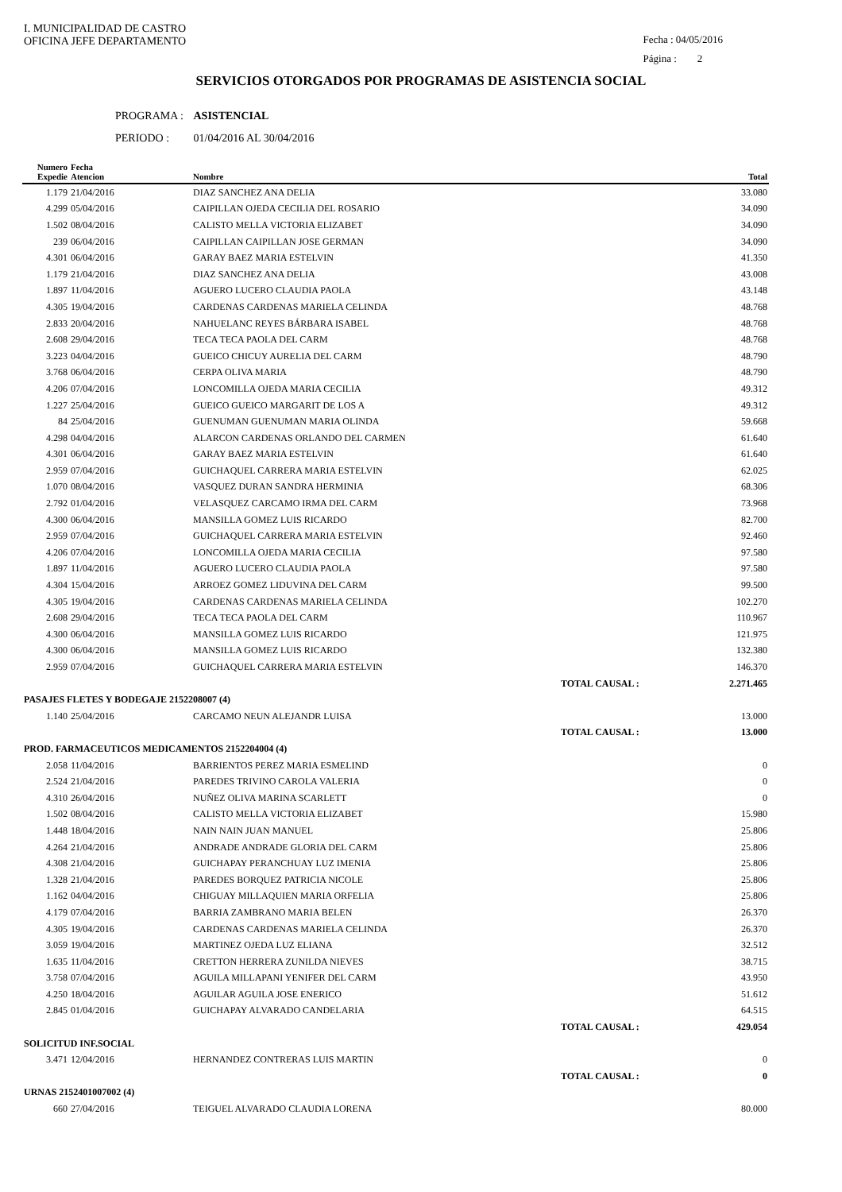I. MUNICIPALIDAD DE CASTRO
OFICINA JEFE DEPARTAMENTO
Fecha : 04/05/2016
Página : 2
SERVICIOS OTORGADOS POR PROGRAMAS DE ASISTENCIA SOCIAL
PROGRAMA : ASISTENCIAL
PERIODO : 01/04/2016 AL 30/04/2016
| Numero Expedie | Fecha Atencion | Nombre | | Total |
| --- | --- | --- | --- | --- |
| 1.179 | 21/04/2016 | DIAZ SANCHEZ ANA DELIA | | 33.080 |
| 4.299 | 05/04/2016 | CAIPILLAN OJEDA CECILIA DEL ROSARIO | | 34.090 |
| 1.502 | 08/04/2016 | CALISTO MELLA VICTORIA ELIZABET | | 34.090 |
| 239 | 06/04/2016 | CAIPILLAN CAIPILLAN JOSE GERMAN | | 34.090 |
| 4.301 | 06/04/2016 | GARAY BAEZ MARIA ESTELVIN | | 41.350 |
| 1.179 | 21/04/2016 | DIAZ SANCHEZ ANA DELIA | | 43.008 |
| 1.897 | 11/04/2016 | AGUERO LUCERO CLAUDIA PAOLA | | 43.148 |
| 4.305 | 19/04/2016 | CARDENAS CARDENAS MARIELA CELINDA | | 48.768 |
| 2.833 | 20/04/2016 | NAHUELANC REYES BÁRBARA ISABEL | | 48.768 |
| 2.608 | 29/04/2016 | TECA TECA PAOLA DEL CARM | | 48.768 |
| 3.223 | 04/04/2016 | GUEICO CHICUY AURELIA DEL CARM | | 48.790 |
| 3.768 | 06/04/2016 | CERPA OLIVA MARIA | | 48.790 |
| 4.206 | 07/04/2016 | LONCOMILLA OJEDA MARIA CECILIA | | 49.312 |
| 1.227 | 25/04/2016 | GUEICO GUEICO MARGARIT DE LOS A | | 49.312 |
| 84 | 25/04/2016 | GUENUMAN GUENUMAN MARIA OLINDA | | 59.668 |
| 4.298 | 04/04/2016 | ALARCON CARDENAS ORLANDO DEL CARMEN | | 61.640 |
| 4.301 | 06/04/2016 | GARAY BAEZ MARIA ESTELVIN | | 61.640 |
| 2.959 | 07/04/2016 | GUICHAQUEL CARRERA MARIA ESTELVIN | | 62.025 |
| 1.070 | 08/04/2016 | VASQUEZ DURAN SANDRA HERMINIA | | 68.306 |
| 2.792 | 01/04/2016 | VELASQUEZ CARCAMO IRMA DEL CARM | | 73.968 |
| 4.300 | 06/04/2016 | MANSILLA GOMEZ LUIS RICARDO | | 82.700 |
| 2.959 | 07/04/2016 | GUICHAQUEL CARRERA MARIA ESTELVIN | | 92.460 |
| 4.206 | 07/04/2016 | LONCOMILLA OJEDA MARIA CECILIA | | 97.580 |
| 1.897 | 11/04/2016 | AGUERO LUCERO CLAUDIA PAOLA | | 97.580 |
| 4.304 | 15/04/2016 | ARROEZ GOMEZ LIDUVINA DEL CARM | | 99.500 |
| 4.305 | 19/04/2016 | CARDENAS CARDENAS MARIELA CELINDA | | 102.270 |
| 2.608 | 29/04/2016 | TECA TECA PAOLA DEL CARM | | 110.967 |
| 4.300 | 06/04/2016 | MANSILLA GOMEZ LUIS RICARDO | | 121.975 |
| 4.300 | 06/04/2016 | MANSILLA GOMEZ LUIS RICARDO | | 132.380 |
| 2.959 | 07/04/2016 | GUICHAQUEL CARRERA MARIA ESTELVIN | | 146.370 |
| | | | TOTAL CAUSAL : | 2.271.465 |
| PASAJES FLETES Y BODEGAJE 2152208007 (4) | | | | |
| 1.140 | 25/04/2016 | CARCAMO NEUN ALEJANDR LUISA | | 13.000 |
| | | | TOTAL CAUSAL : | 13.000 |
| PROD. FARMACEUTICOS MEDICAMENTOS 2152204004 (4) | | | | |
| 2.058 | 11/04/2016 | BARRIENTOS PEREZ MARIA ESMELIND | | 0 |
| 2.524 | 21/04/2016 | PAREDES TRIVINO CAROLA VALERIA | | 0 |
| 4.310 | 26/04/2016 | NUÑEZ OLIVA MARINA SCARLETT | | 0 |
| 1.502 | 08/04/2016 | CALISTO MELLA VICTORIA ELIZABET | | 15.980 |
| 1.448 | 18/04/2016 | NAIN NAIN JUAN MANUEL | | 25.806 |
| 4.264 | 21/04/2016 | ANDRADE ANDRADE GLORIA DEL CARM | | 25.806 |
| 4.308 | 21/04/2016 | GUICHAPAY PERANCHUAY LUZ IMENIA | | 25.806 |
| 1.328 | 21/04/2016 | PAREDES BORQUEZ PATRICIA NICOLE | | 25.806 |
| 1.162 | 04/04/2016 | CHIGUAY MILLAQUIEN MARIA ORFELIA | | 25.806 |
| 4.179 | 07/04/2016 | BARRIA ZAMBRANO MARIA BELEN | | 26.370 |
| 4.305 | 19/04/2016 | CARDENAS CARDENAS MARIELA CELINDA | | 26.370 |
| 3.059 | 19/04/2016 | MARTINEZ OJEDA LUZ ELIANA | | 32.512 |
| 1.635 | 11/04/2016 | CRETTON HERRERA ZUNILDA NIEVES | | 38.715 |
| 3.758 | 07/04/2016 | AGUILA MILLAPANI YENIFER DEL CARM | | 43.950 |
| 4.250 | 18/04/2016 | AGUILAR AGUILA JOSE ENERICO | | 51.612 |
| 2.845 | 01/04/2016 | GUICHAPAY ALVARADO CANDELARIA | | 64.515 |
| | | | TOTAL CAUSAL : | 429.054 |
| SOLICITUD INF.SOCIAL | | | | |
| 3.471 | 12/04/2016 | HERNANDEZ CONTRERAS LUIS MARTIN | | 0 |
| | | | TOTAL CAUSAL : | 0 |
| URNAS 2152401007002 (4) | | | | |
| 660 | 27/04/2016 | TEIGUEL ALVARADO CLAUDIA LORENA | | 80.000 |